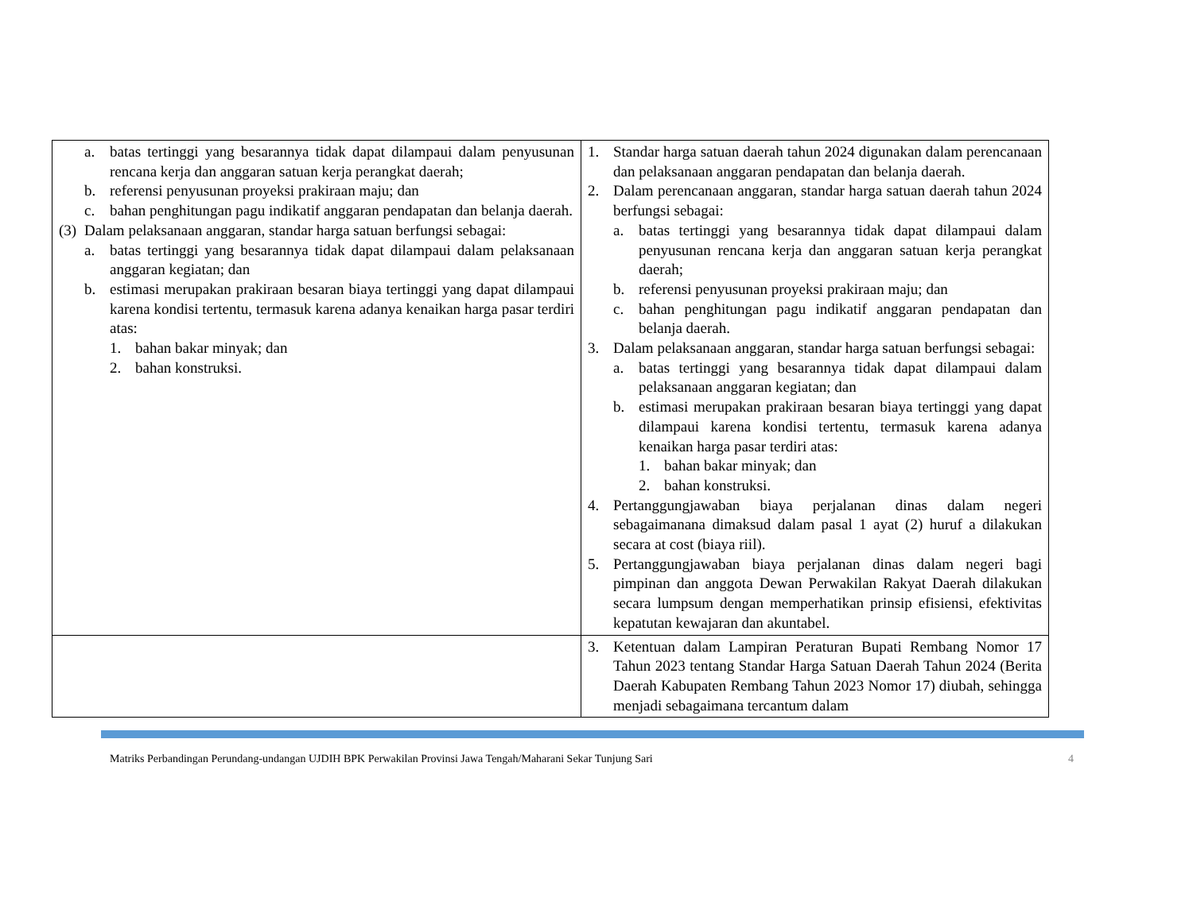| a. batas tertinggi yang besarannya tidak dapat dilampaui dalam penyusunan rencana kerja dan anggaran satuan kerja perangkat daerah; b. referensi penyusunan proyeksi prakiraan maju; dan c. bahan penghitungan pagu indikatif anggaran pendapatan dan belanja daerah. (3) Dalam pelaksanaan anggaran, standar harga satuan berfungsi sebagai: a. batas tertinggi yang besarannya tidak dapat dilampaui dalam pelaksanaan anggaran kegiatan; dan b. estimasi merupakan prakiraan besaran biaya tertinggi yang dapat dilampaui karena kondisi tertentu, termasuk karena adanya kenaikan harga pasar terdiri atas: 1. bahan bakar minyak; dan 2. bahan konstruksi. | 1. Standar harga satuan daerah tahun 2024 digunakan dalam perencanaan dan pelaksanaan anggaran pendapatan dan belanja daerah. 2. Dalam perencanaan anggaran, standar harga satuan daerah tahun 2024 berfungsi sebagai: a. batas tertinggi yang besarannya tidak dapat dilampaui dalam penyusunan rencana kerja dan anggaran satuan kerja perangkat daerah; b. referensi penyusunan proyeksi prakiraan maju; dan c. bahan penghitungan pagu indikatif anggaran pendapatan dan belanja daerah. 3. Dalam pelaksanaan anggaran, standar harga satuan berfungsi sebagai: a. batas tertinggi yang besarannya tidak dapat dilampaui dalam pelaksanaan anggaran kegiatan; dan b. estimasi merupakan prakiraan besaran biaya tertinggi yang dapat dilampaui karena kondisi tertentu, termasuk karena adanya kenaikan harga pasar terdiri atas: 1. bahan bakar minyak; dan 2. bahan konstruksi. 4. Pertanggungjawaban biaya perjalanan dinas dalam negeri sebagaimanana dimaksud dalam pasal 1 ayat (2) huruf a dilakukan secara at cost (biaya riil). 5. Pertanggungjawaban biaya perjalanan dinas dalam negeri bagi pimpinan dan anggota Dewan Perwakilan Rakyat Daerah dilakukan secara lumpsum dengan memperhatikan prinsip efisiensi, efektivitas kepatutan kewajaran dan akuntabel. |
| | 3. Ketentuan dalam Lampiran Peraturan Bupati Rembang Nomor 17 Tahun 2023 tentang Standar Harga Satuan Daerah Tahun 2024 (Berita Daerah Kabupaten Rembang Tahun 2023 Nomor 17) diubah, sehingga menjadi sebagaimana tercantum dalam |
Matriks Perbandingan Perundang-undangan UJDIH BPK Perwakilan Provinsi Jawa Tengah/Maharani Sekar Tunjung Sari 4